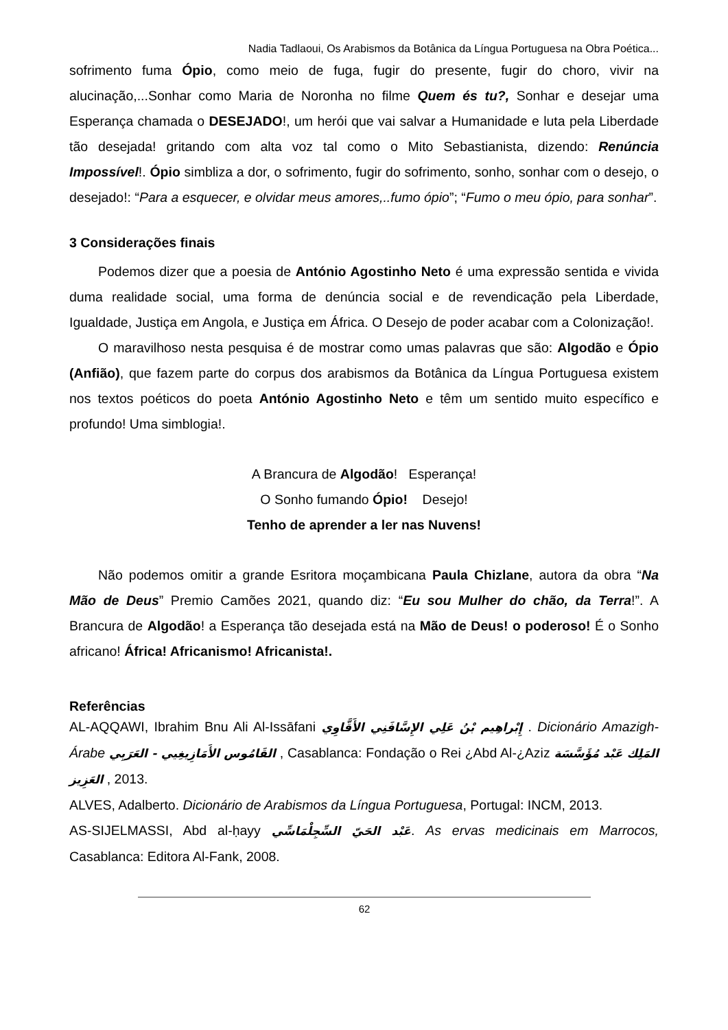Nadia Tadlaoui, Os Arabismos da Botânica da Língua Portuguesa na Obra Poética...
sofrimento fuma Ópio, como meio de fuga, fugir do presente, fugir do choro, vivir na alucinação,...Sonhar como Maria de Noronha no filme Quem és tu?, Sonhar e desejar uma Esperança chamada o DESEJADO!, um herói que vai salvar a Humanidade e luta pela Liberdade tão desejada! gritando com alta voz tal como o Mito Sebastianista, dizendo: Renúncia Impossível!. Ópio simbliza a dor, o sofrimento, fugir do sofrimento, sonho, sonhar com o desejo, o desejado!: “Para a esquecer, e olvidar meus amores,..fumo ópio”; “Fumo o meu ópio, para sonhar”.
3 Considerações finais
Podemos dizer que a poesia de António Agostinho Neto é uma expressão sentida e vivida duma realidade social, uma forma de denúncia social e de revendicação pela Liberdade, Igualdade, Justiça em Angola, e Justiça em África. O Desejo de poder acabar com a Colonização!.
O maravilhoso nesta pesquisa é de mostrar como umas palavras que são: Algodão e Ópio (Anfião), que fazem parte do corpus dos arabismos da Botânica da Língua Portuguesa existem nos textos poéticos do poeta António Agostinho Neto e têm um sentido muito específico e profundo! Uma simblogia!.
A Brancura de Algodão! Esperança!
O Sonho fumando Ópio! Desejo!
Tenho de aprender a ler nas Nuvens!
Não podemos omitir a grande Esritora moçambicana Paula Chizlane, autora da obra “Na Mão de Deus” Premio Camões 2021, quando diz: “Eu sou Mulher do chão, da Terra!”. A Brancura de Algodão! a Esperança tão desejada está na Mão de Deus! o poderoso! É o Sonho africano! África! Africanismo! Africanista!.
Referências
AL-AQQAWI, Ibrahim Bnu Ali Al-Issāfani إِبْراهِيم بْنُ عَلِي الإِسَّافَنِي الأَقَّاوِي . Dicionário Amazigh-Árabe القَامُوس الأَمَازِيغِيي - العَرَبِي , Casablanca: Fondação o Rei ¿Abd Al-¿Aziz مُؤَسَّسَة المَلِك عَبْد العَزِيز , 2013.
ALVES, Adalberto. Dicionário de Arabismos da Língua Portuguesa, Portugal: INCM, 2013.
AS-SIJELMASSI, Abd al-ḥayy عَبْد الحَيّ السِّجِلْمَاسِّي. As ervas medicinais em Marrocos, Casablanca: Editora Al-Fank, 2008.
62